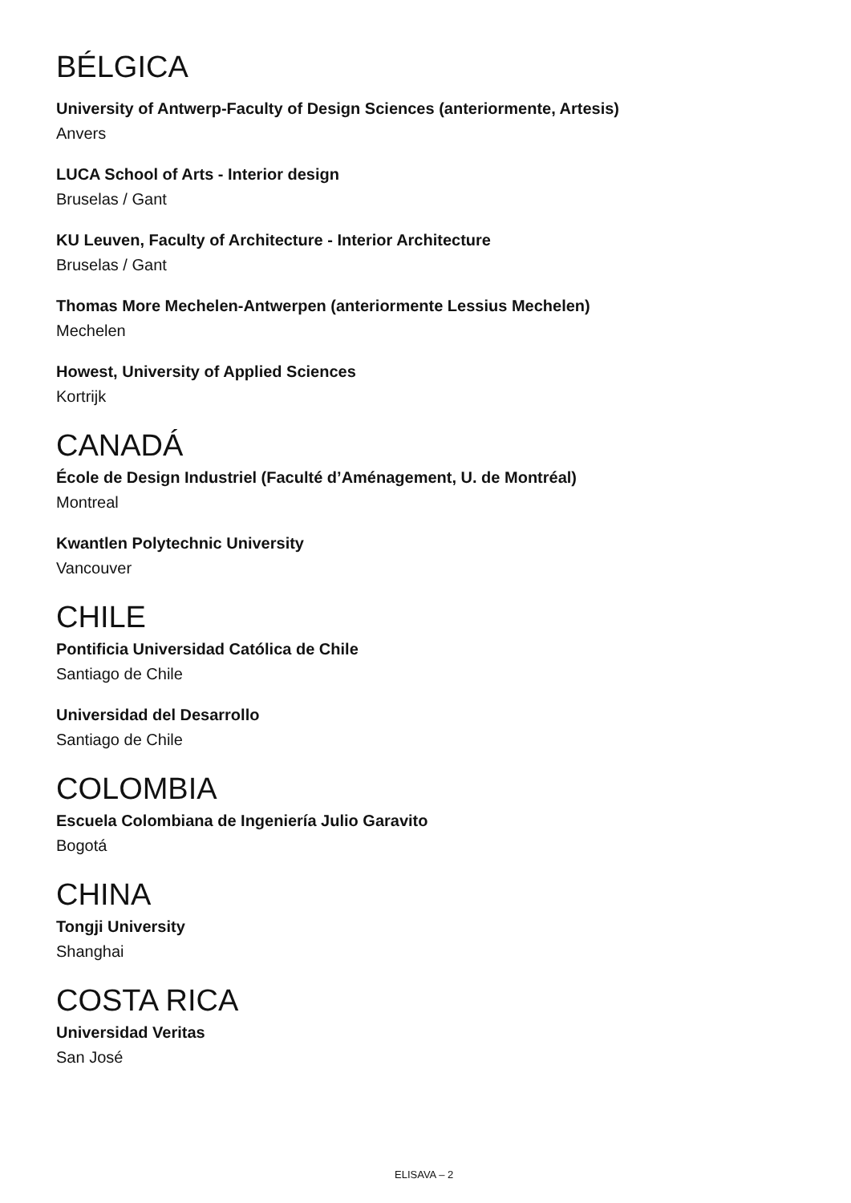BÉLGICA
University of Antwerp-Faculty of Design Sciences (anteriormente, Artesis)
Anvers
LUCA School of Arts - Interior design
Bruselas / Gant
KU Leuven, Faculty of Architecture - Interior Architecture
Bruselas / Gant
Thomas More Mechelen-Antwerpen (anteriormente Lessius Mechelen)
Mechelen
Howest, University of Applied Sciences
Kortrijk
CANADÁ
École de Design Industriel (Faculté d’Aménagement, U. de Montréal)
Montreal
Kwantlen Polytechnic University
Vancouver
CHILE
Pontificia Universidad Católica de Chile
Santiago de Chile
Universidad del Desarrollo
Santiago de Chile
COLOMBIA
Escuela Colombiana de Ingeniería Julio Garavito
Bogotá
CHINA
Tongji University
Shanghai
COSTA RICA
Universidad Veritas
San José
ELISAVA – 2